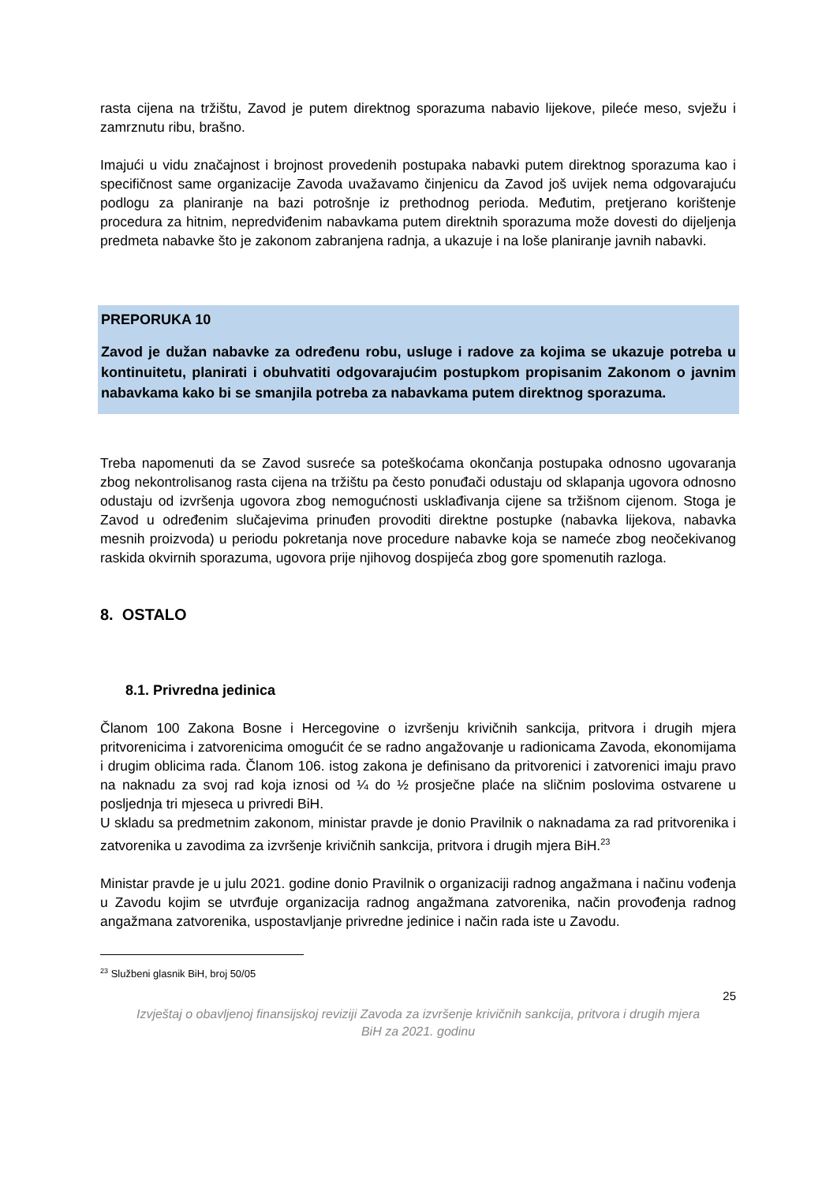rasta cijena na tržištu, Zavod je putem direktnog sporazuma nabavio lijekove, pileće meso, svježu i zamrznutu ribu, brašno.
Imajući u vidu značajnost i brojnost provedenih postupaka nabavki putem direktnog sporazuma kao i specifičnost same organizacije Zavoda uvažavamo činjenicu da Zavod još uvijek nema odgovarajuću podlogu za planiranje na bazi potrošnje iz prethodnog perioda. Međutim, pretjerano korištenje procedura za hitnim, nepredviđenim nabavkama putem direktnih sporazuma može dovesti do dijeljenja predmeta nabavke što je zakonom zabranjena radnja, a ukazuje i na loše planiranje javnih nabavki.
PREPORUKA 10
Zavod je dužan nabavke za određenu robu, usluge i radove za kojima se ukazuje potreba u kontinuitetu, planirati i obuhvatiti odgovarajućim postupkom propisanim Zakonom o javnim nabavkama kako bi se smanjila potreba za nabavkama putem direktnog sporazuma.
Treba napomenuti da se Zavod susreće sa poteškoćama okončanja postupaka odnosno ugovaranja zbog nekontrolisanog rasta cijena na tržištu pa često ponuđači odustaju od sklapanja ugovora odnosno odustaju od izvršenja ugovora zbog nemogućnosti usklađivanja cijene sa tržišnom cijenom. Stoga je Zavod u određenim slučajevima prinuđen provoditi direktne postupke (nabavka lijekova, nabavka mesnih proizvoda) u periodu pokretanja nove procedure nabavke koja se nameće zbog neočekivanog raskida okvirnih sporazuma, ugovora prije njihovog dospijeća zbog gore spomenutih razloga.
8. OSTALO
8.1. Privredna jedinica
Članom 100 Zakona Bosne i Hercegovine o izvršenju krivičnih sankcija, pritvora i drugih mjera pritvorenicima i zatvorenicima omogućit će se radno angažovanje u radionicama Zavoda, ekonomijama i drugim oblicima rada. Članom 106. istog zakona je definisano da pritvorenici i zatvorenici imaju pravo na naknadu za svoj rad koja iznosi od ¼ do ½ prosječne plaće na sličnim poslovima ostvarene u posljednja tri mjeseca u privredi BiH.
U skladu sa predmetnim zakonom, ministar pravde je donio Pravilnik o naknadama za rad pritvorenika i zatvorenika u zavodima za izvršenje krivičnih sankcija, pritvora i drugih mjera BiH.<sup>23</sup>
Ministar pravde je u julu 2021. godine donio Pravilnik o organizaciji radnog angažmana i načinu vođenja u Zavodu kojim se utvrđuje organizacija radnog angažmana zatvorenika, način provođenja radnog angažmana zatvorenika, uspostavljanje privredne jedinice i način rada iste u Zavodu.
<sup>23</sup> Službeni glasnik BiH, broj 50/05
25
Izvještaj o obavljenoj finansijskoj reviziji Zavoda za izvršenje krivičnih sankcija, pritvora i drugih mjera
BiH za 2021. godinu